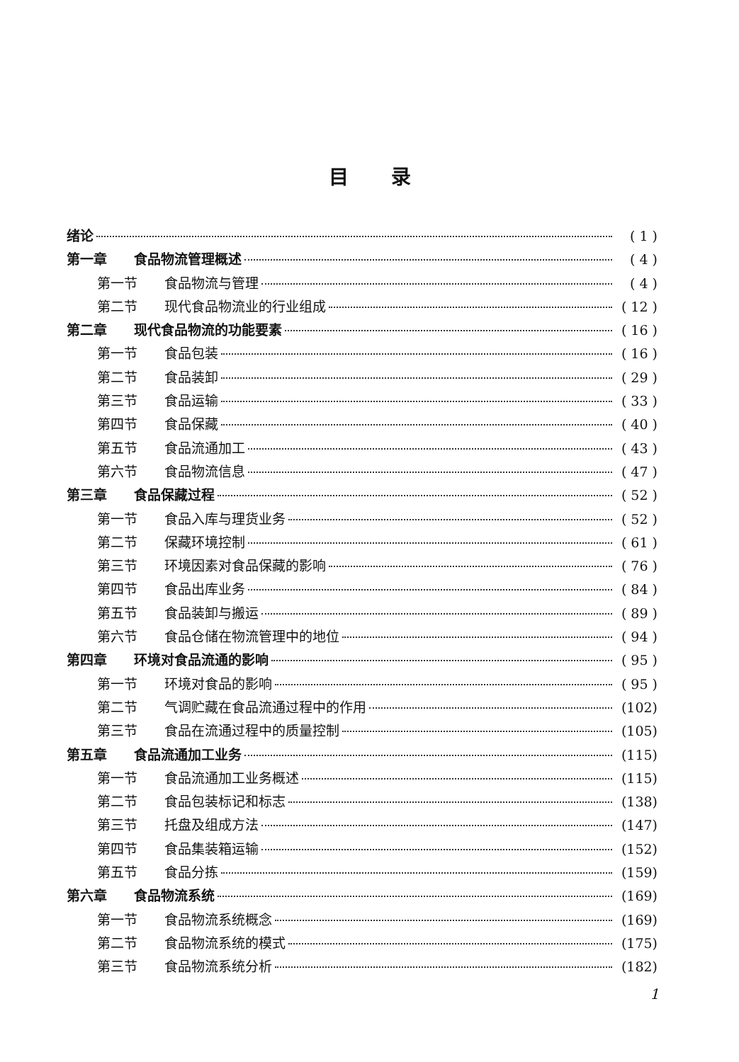目录
绪论 ( 1 )
第一章 食品物流管理概述 ( 4 )
第一节 食品物流与管理 ( 4 )
第二节 现代食品物流业的行业组成 ( 12 )
第二章 现代食品物流的功能要素 ( 16 )
第一节 食品包装 ( 16 )
第二节 食品装卸 ( 29 )
第三节 食品运输 ( 33 )
第四节 食品保藏 ( 40 )
第五节 食品流通加工 ( 43 )
第六节 食品物流信息 ( 47 )
第三章 食品保藏过程 ( 52 )
第一节 食品入库与理货业务 ( 52 )
第二节 保藏环境控制 ( 61 )
第三节 环境因素对食品保藏的影响 ( 76 )
第四节 食品出库业务 ( 84 )
第五节 食品装卸与搬运 ( 89 )
第六节 食品仓储在物流管理中的地位 ( 94 )
第四章 环境对食品流通的影响 ( 95 )
第一节 环境对食品的影响 ( 95 )
第二节 气调贮藏在食品流通过程中的作用 (102)
第三节 食品在流通过程中的质量控制 (105)
第五章 食品流通加工业务 (115)
第一节 食品流通加工业务概述 (115)
第二节 食品包装标记和标志 (138)
第三节 托盘及组成方法 (147)
第四节 食品集装箱运输 (152)
第五节 食品分拣 (159)
第六章 食品物流系统 (169)
第一节 食品物流系统概念 (169)
第二节 食品物流系统的模式 (175)
第三节 食品物流系统分析 (182)
1